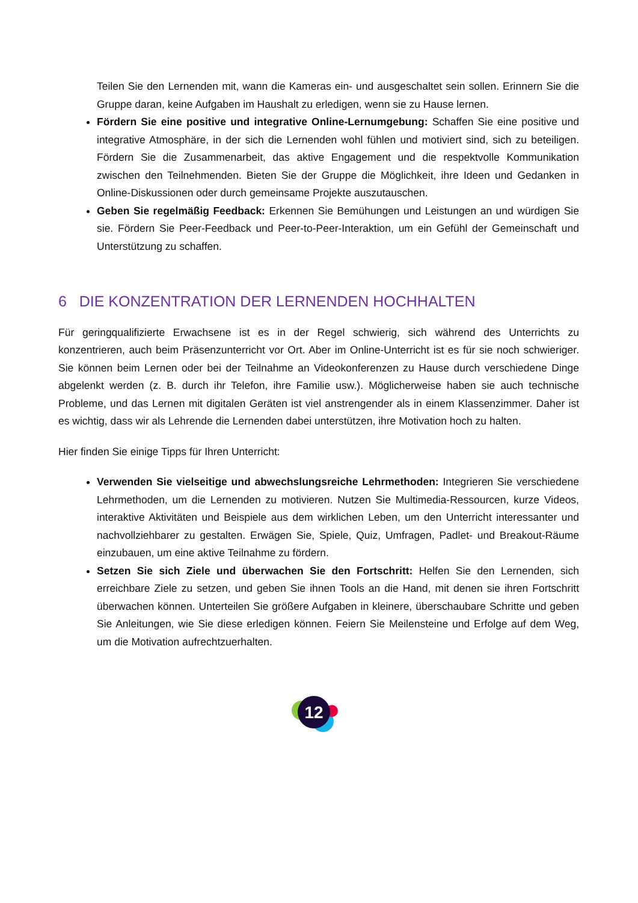Teilen Sie den Lernenden mit, wann die Kameras ein- und ausgeschaltet sein sollen. Erinnern Sie die Gruppe daran, keine Aufgaben im Haushalt zu erledigen, wenn sie zu Hause lernen.
Fördern Sie eine positive und integrative Online-Lernumgebung: Schaffen Sie eine positive und integrative Atmosphäre, in der sich die Lernenden wohl fühlen und motiviert sind, sich zu beteiligen. Fördern Sie die Zusammenarbeit, das aktive Engagement und die respektvolle Kommunikation zwischen den Teilnehmenden. Bieten Sie der Gruppe die Möglichkeit, ihre Ideen und Gedanken in Online-Diskussionen oder durch gemeinsame Projekte auszutauschen.
Geben Sie regelmäßig Feedback: Erkennen Sie Bemühungen und Leistungen an und würdigen Sie sie. Fördern Sie Peer-Feedback und Peer-to-Peer-Interaktion, um ein Gefühl der Gemeinschaft und Unterstützung zu schaffen.
6 DIE KONZENTRATION DER LERNENDEN HOCHHALTEN
Für geringqualifizierte Erwachsene ist es in der Regel schwierig, sich während des Unterrichts zu konzentrieren, auch beim Präsenzunterricht vor Ort. Aber im Online-Unterricht ist es für sie noch schwieriger. Sie können beim Lernen oder bei der Teilnahme an Videokonferenzen zu Hause durch verschiedene Dinge abgelenkt werden (z. B. durch ihr Telefon, ihre Familie usw.). Möglicherweise haben sie auch technische Probleme, und das Lernen mit digitalen Geräten ist viel anstrengender als in einem Klassenzimmer. Daher ist es wichtig, dass wir als Lehrende die Lernenden dabei unterstützen, ihre Motivation hoch zu halten.
Hier finden Sie einige Tipps für Ihren Unterricht:
Verwenden Sie vielseitige und abwechslungsreiche Lehrmethoden: Integrieren Sie verschiedene Lehrmethoden, um die Lernenden zu motivieren. Nutzen Sie Multimedia-Ressourcen, kurze Videos, interaktive Aktivitäten und Beispiele aus dem wirklichen Leben, um den Unterricht interessanter und nachvollziehbarer zu gestalten. Erwägen Sie, Spiele, Quiz, Umfragen, Padlet- und Breakout-Räume einzubauen, um eine aktive Teilnahme zu fördern.
Setzen Sie sich Ziele und überwachen Sie den Fortschritt: Helfen Sie den Lernenden, sich erreichbare Ziele zu setzen, und geben Sie ihnen Tools an die Hand, mit denen sie ihren Fortschritt überwachen können. Unterteilen Sie größere Aufgaben in kleinere, überschaubare Schritte und geben Sie Anleitungen, wie Sie diese erledigen können. Feiern Sie Meilensteine und Erfolge auf dem Weg, um die Motivation aufrechtzuerhalten.
12